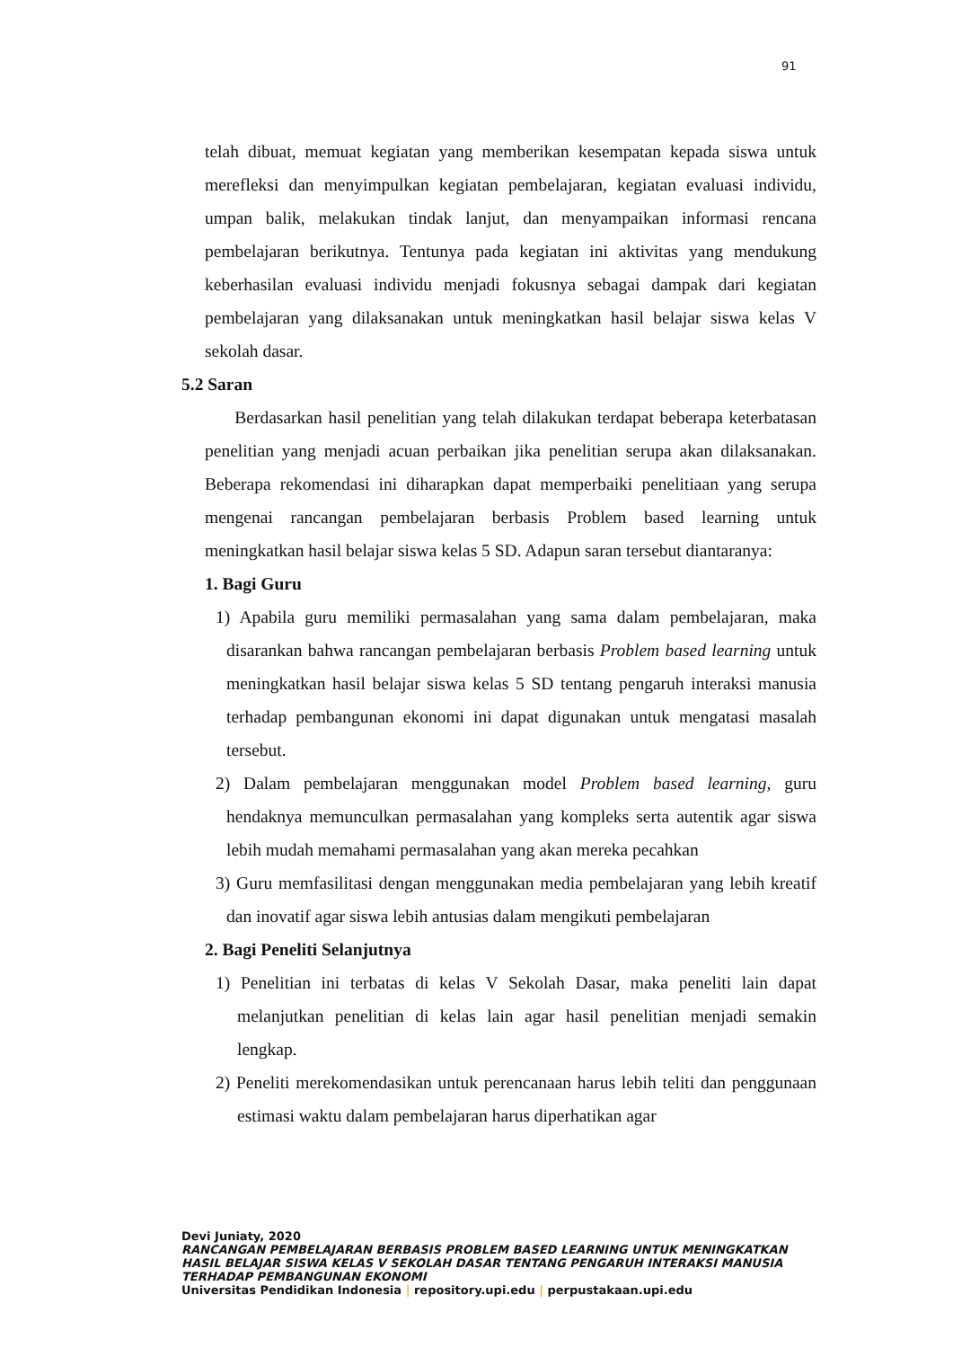91
telah dibuat, memuat kegiatan yang memberikan kesempatan kepada siswa untuk merefleksi dan menyimpulkan kegiatan pembelajaran, kegiatan evaluasi individu, umpan balik, melakukan tindak lanjut, dan menyampaikan informasi rencana pembelajaran berikutnya. Tentunya pada kegiatan ini aktivitas yang mendukung keberhasilan evaluasi individu menjadi fokusnya sebagai dampak dari kegiatan pembelajaran yang dilaksanakan untuk meningkatkan hasil belajar siswa kelas V sekolah dasar.
5.2 Saran
Berdasarkan hasil penelitian yang telah dilakukan terdapat beberapa keterbatasan penelitian yang menjadi acuan perbaikan jika penelitian serupa akan dilaksanakan. Beberapa rekomendasi ini diharapkan dapat memperbaiki penelitiaan yang serupa mengenai rancangan pembelajaran berbasis Problem based learning untuk meningkatkan hasil belajar siswa kelas 5 SD. Adapun saran tersebut diantaranya:
1. Bagi Guru
1) Apabila guru memiliki permasalahan yang sama dalam pembelajaran, maka disarankan bahwa rancangan pembelajaran berbasis Problem based learning untuk meningkatkan hasil belajar siswa kelas 5 SD tentang pengaruh interaksi manusia terhadap pembangunan ekonomi ini dapat digunakan untuk mengatasi masalah tersebut.
2) Dalam pembelajaran menggunakan model Problem based learning, guru hendaknya memunculkan permasalahan yang kompleks serta autentik agar siswa lebih mudah memahami permasalahan yang akan mereka pecahkan
3) Guru memfasilitasi dengan menggunakan media pembelajaran yang lebih kreatif dan inovatif agar siswa lebih antusias dalam mengikuti pembelajaran
2. Bagi Peneliti Selanjutnya
1) Penelitian ini terbatas di kelas V Sekolah Dasar, maka peneliti lain dapat melanjutkan penelitian di kelas lain agar hasil penelitian menjadi semakin lengkap.
2) Peneliti merekomendasikan untuk perencanaan harus lebih teliti dan penggunaan estimasi waktu dalam pembelajaran harus diperhatikan agar
Devi Juniaty, 2020
RANCANGAN PEMBELAJARAN BERBASIS PROBLEM BASED LEARNING UNTUK MENINGKATKAN
HASIL BELAJAR SISWA KELAS V SEKOLAH DASAR TENTANG PENGARUH INTERAKSI MANUSIA
TERHADAP PEMBANGUNAN EKONOMI
Universitas Pendidikan Indonesia | repository.upi.edu | perpustakaan.upi.edu